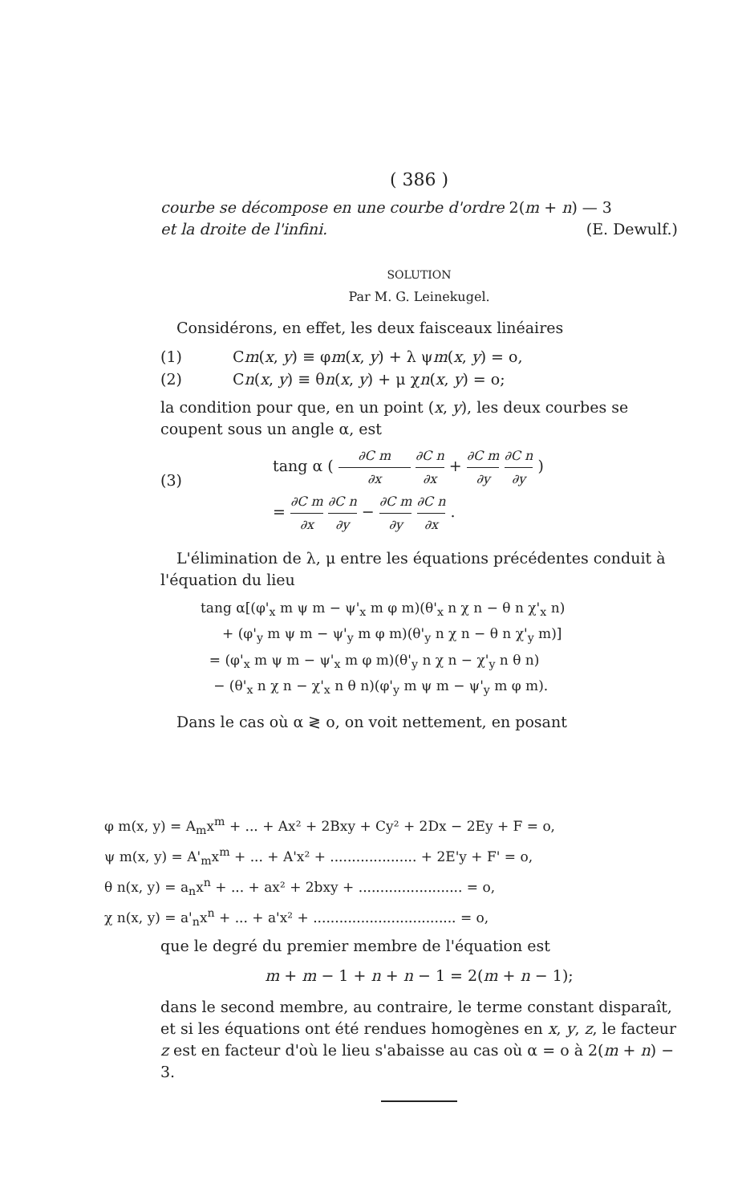( 386 )
courbe se décompose en une courbe d'ordre 2(m + n) — 3
et la droite de l'infini. (E. Dewulf.)
SOLUTION
Par M. G. Leinekugel.
Considérons, en effet, les deux faisceaux linéaires
(1) Cm(x, y) ≡ φm(x, y) + λ ψm(x, y) = o,
(2) Cn(x, y) ≡ θn(x, y) + μ χn(x, y) = o;
la condition pour que, en un point (x, y), les deux courbes se coupent sous un angle α, est
(3) tang α ( ∂C m ∂x ∂C n ∂x + ∂C m ∂y ∂C n ∂y )
= ∂C m ∂x ∂C n ∂y − ∂C m ∂y ∂C n ∂x .
L'élimination de λ, μ entre les équations précédentes conduit à l'équation du lieu
tang α[(φ'<sub>x</sub> m ψ m − ψ'<sub>x</sub> m φ m)(θ'<sub>x</sub> n χ n − θ n χ'<sub>x</sub> n)
+ (φ'<sub>y</sub> m ψ m − ψ'<sub>y</sub> m φ m)(θ'<sub>y</sub> n χ n − θ n χ'<sub>y</sub> m)]
= (φ'<sub>x</sub> m ψ m − ψ'<sub>x</sub> m φ m)(θ'<sub>y</sub> n χ n − χ'<sub>y</sub> n θ n)
− (θ'<sub>x</sub> n χ n − χ'<sub>x</sub> n θ n)(φ'<sub>y</sub> m ψ m − ψ'<sub>y</sub> m φ m).
Dans le cas où α ≷ o, on voit nettement, en posant
φ m(x, y) = A<sub>m</sub>x<sup>m</sup> + ... + Ax² + 2Bxy + Cy² + 2Dx − 2Ey + F = o,
ψ m(x, y) = A'<sub>m</sub>x<sup>m</sup> + ... + A'x² + .................... + 2E'y + F' = o,
θ n(x, y) = a<sub>n</sub>x<sup>n</sup> + ... + ax² + 2bxy + ........................ = o,
χ n(x, y) = a'<sub>n</sub>x<sup>n</sup> + ... + a'x² + ................................. = o,
que le degré du premier membre de l'équation est
m + m − 1 + n + n − 1 = 2(m + n − 1);
dans le second membre, au contraire, le terme constant disparaît, et si les équations ont été rendues homogènes en x, y, z, le facteur z est en facteur d'où le lieu s'abaisse au cas où α = o à 2(m + n) − 3.